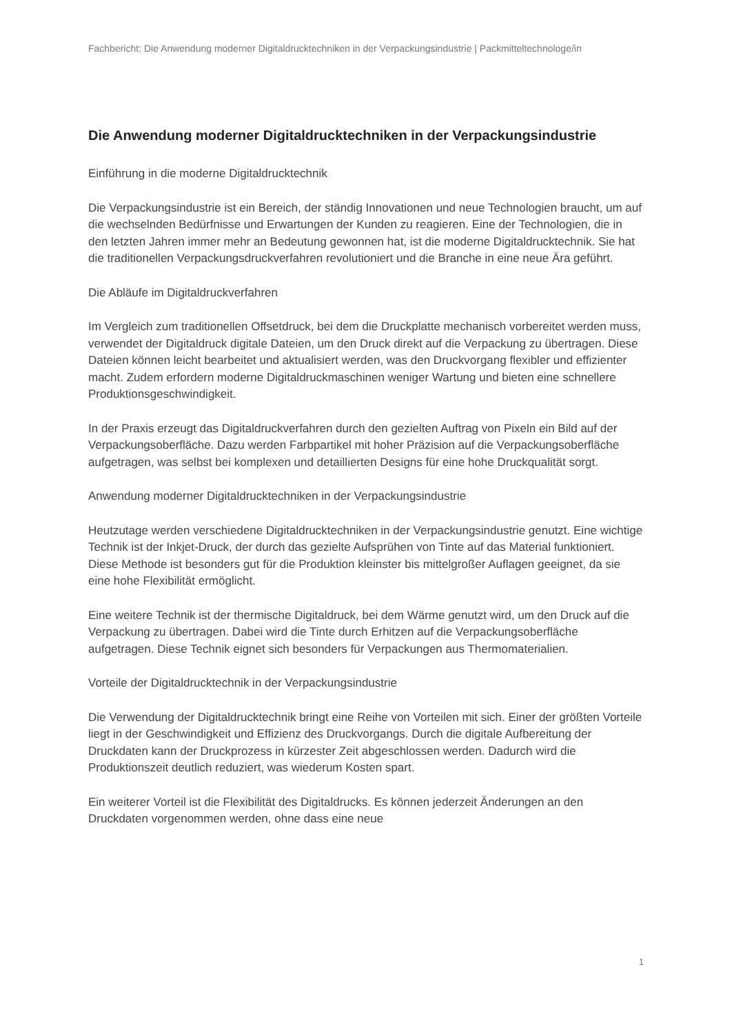Fachbericht: Die Anwendung moderner Digitaldrucktechniken in der Verpackungsindustrie | Packmitteltechnologe/in
Die Anwendung moderner Digitaldrucktechniken in der Verpackungsindustrie
Einführung in die moderne Digitaldrucktechnik
Die Verpackungsindustrie ist ein Bereich, der ständig Innovationen und neue Technologien braucht, um auf die wechselnden Bedürfnisse und Erwartungen der Kunden zu reagieren. Eine der Technologien, die in den letzten Jahren immer mehr an Bedeutung gewonnen hat, ist die moderne Digitaldrucktechnik. Sie hat die traditionellen Verpackungsdruckverfahren revolutioniert und die Branche in eine neue Ära geführt.
Die Abläufe im Digitaldruckverfahren
Im Vergleich zum traditionellen Offsetdruck, bei dem die Druckplatte mechanisch vorbereitet werden muss, verwendet der Digitaldruck digitale Dateien, um den Druck direkt auf die Verpackung zu übertragen. Diese Dateien können leicht bearbeitet und aktualisiert werden, was den Druckvorgang flexibler und effizienter macht. Zudem erfordern moderne Digitaldruckmaschinen weniger Wartung und bieten eine schnellere Produktionsgeschwindigkeit.
In der Praxis erzeugt das Digitaldruckverfahren durch den gezielten Auftrag von Pixeln ein Bild auf der Verpackungsoberfläche. Dazu werden Farbpartikel mit hoher Präzision auf die Verpackungsoberfläche aufgetragen, was selbst bei komplexen und detaillierten Designs für eine hohe Druckqualität sorgt.
Anwendung moderner Digitaldrucktechniken in der Verpackungsindustrie
Heutzutage werden verschiedene Digitaldrucktechniken in der Verpackungsindustrie genutzt. Eine wichtige Technik ist der Inkjet-Druck, der durch das gezielte Aufsprühen von Tinte auf das Material funktioniert. Diese Methode ist besonders gut für die Produktion kleinster bis mittelgroßer Auflagen geeignet, da sie eine hohe Flexibilität ermöglicht.
Eine weitere Technik ist der thermische Digitaldruck, bei dem Wärme genutzt wird, um den Druck auf die Verpackung zu übertragen. Dabei wird die Tinte durch Erhitzen auf die Verpackungsoberfläche aufgetragen. Diese Technik eignet sich besonders für Verpackungen aus Thermomaterialien.
Vorteile der Digitaldrucktechnik in der Verpackungsindustrie
Die Verwendung der Digitaldrucktechnik bringt eine Reihe von Vorteilen mit sich. Einer der größten Vorteile liegt in der Geschwindigkeit und Effizienz des Druckvorgangs. Durch die digitale Aufbereitung der Druckdaten kann der Druckprozess in kürzester Zeit abgeschlossen werden. Dadurch wird die Produktionszeit deutlich reduziert, was wiederum Kosten spart.
Ein weiterer Vorteil ist die Flexibilität des Digitaldrucks. Es können jederzeit Änderungen an den Druckdaten vorgenommen werden, ohne dass eine neue
1